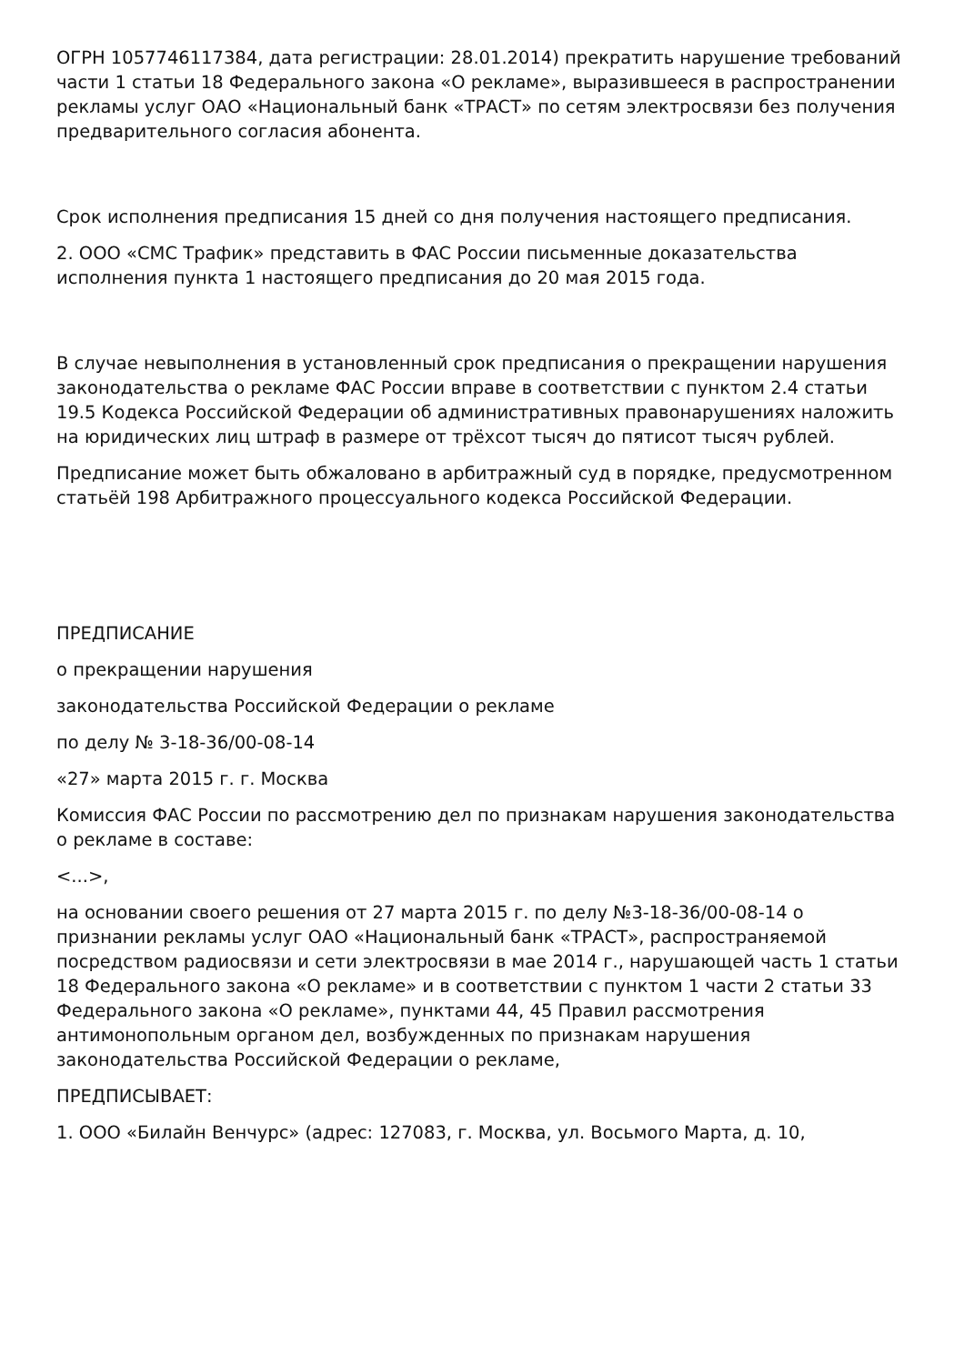ОГРН 1057746117384, дата регистрации: 28.01.2014) прекратить нарушение требований части 1 статьи 18 Федерального закона «О рекламе», выразившееся в распространении рекламы услуг ОАО «Национальный банк «ТРАСТ» по сетям электросвязи без получения предварительного согласия абонента.
Срок исполнения предписания 15 дней со дня получения настоящего предписания.
2. ООО «СМС Трафик» представить в ФАС России письменные доказательства исполнения пункта 1 настоящего предписания до 20 мая 2015 года.
В случае невыполнения в установленный срок предписания о прекращении нарушения законодательства о рекламе ФАС России вправе в соответствии с пунктом 2.4 статьи 19.5 Кодекса Российской Федерации об административных правонарушениях наложить на юридических лиц штраф в размере от трёхсот тысяч до пятисот тысяч рублей.
Предписание может быть обжаловано в арбитражный суд в порядке, предусмотренном статьёй 198 Арбитражного процессуального кодекса Российской Федерации.
ПРЕДПИСАНИЕ
о прекращении нарушения
законодательства Российской Федерации о рекламе
по делу № 3-18-36/00-08-14
«27» марта 2015 г. г. Москва
Комиссия ФАС России по рассмотрению дел по признакам нарушения законодательства о рекламе в составе:
<...>,
на основании своего решения от 27 марта 2015 г. по делу №3-18-36/00-08-14 о признании рекламы услуг ОАО «Национальный банк «ТРАСТ», распространяемой посредством радиосвязи и сети электросвязи в мае 2014 г., нарушающей часть 1 статьи 18 Федерального закона «О рекламе» и в соответствии с пунктом 1 части 2 статьи 33 Федерального закона «О рекламе», пунктами 44, 45 Правил рассмотрения антимонопольным органом дел, возбужденных по признакам нарушения законодательства Российской Федерации о рекламе,
ПРЕДПИСЫВАЕТ:
1. ООО «Билайн Венчурс» (адрес: 127083, г. Москва, ул. Восьмого Марта, д. 10,